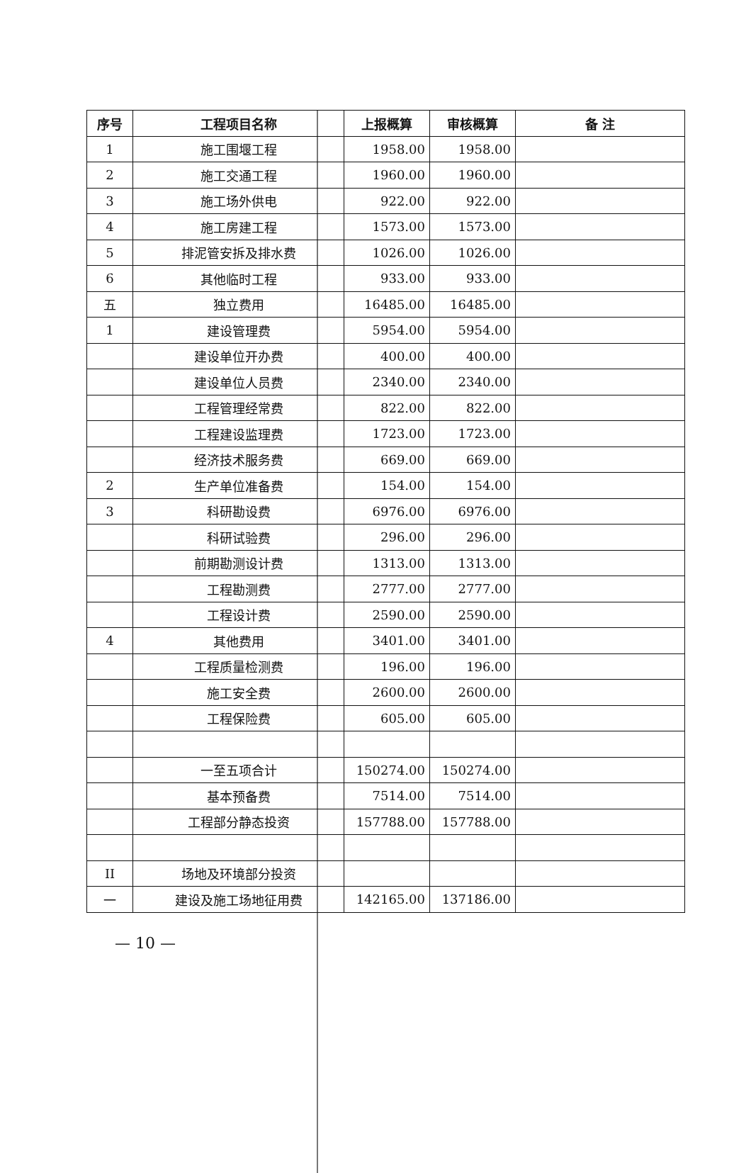| 序号 | 工程项目名称 | 上报概算 | 审核概算 | 备 注 |
| --- | --- | --- | --- | --- |
| 1 | 施工围堰工程 | 1958.00 | 1958.00 | |
| 2 | 施工交通工程 | 1960.00 | 1960.00 | |
| 3 | 施工场外供电 | 922.00 | 922.00 | |
| 4 | 施工房建工程 | 1573.00 | 1573.00 | |
| 5 | 排泥管安拆及排水费 | 1026.00 | 1026.00 | |
| 6 | 其他临时工程 | 933.00 | 933.00 | |
| 五 | 独立费用 | 16485.00 | 16485.00 | |
| 1 | 建设管理费 | 5954.00 | 5954.00 | |
| | 建设单位开办费 | 400.00 | 400.00 | |
| | 建设单位人员费 | 2340.00 | 2340.00 | |
| | 工程管理经常费 | 822.00 | 822.00 | |
| | 工程建设监理费 | 1723.00 | 1723.00 | |
| | 经济技术服务费 | 669.00 | 669.00 | |
| 2 | 生产单位准备费 | 154.00 | 154.00 | |
| 3 | 科研勘设费 | 6976.00 | 6976.00 | |
| | 科研试验费 | 296.00 | 296.00 | |
| | 前期勘测设计费 | 1313.00 | 1313.00 | |
| | 工程勘测费 | 2777.00 | 2777.00 | |
| | 工程设计费 | 2590.00 | 2590.00 | |
| 4 | 其他费用 | 3401.00 | 3401.00 | |
| | 工程质量检测费 | 196.00 | 196.00 | |
| | 施工安全费 | 2600.00 | 2600.00 | |
| | 工程保险费 | 605.00 | 605.00 | |
| | 一至五项合计 | 150274.00 | 150274.00 | |
| | 基本预备费 | 7514.00 | 7514.00 | |
| | 工程部分静态投资 | 157788.00 | 157788.00 | |
| II | 场地及环境部分投资 | | | |
| 一 | 建设及施工场地征用费 | 142165.00 | 137186.00 | |
— 10 —